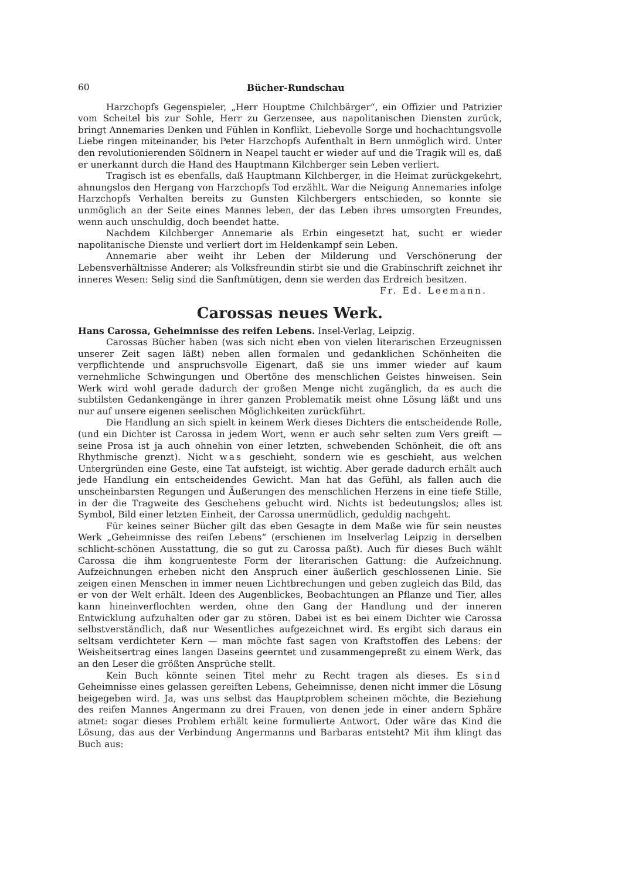60 Bücher-Rundschau
Harzchopfs Gegenspieler, „Herr Houptme Chilchbärger“, ein Offizier und Patrizier vom Scheitel bis zur Sohle, Herr zu Gerzensee, aus napolitanischen Diensten zurück, bringt Annemaries Denken und Fühlen in Konflikt. Liebevolle Sorge und hochachtungsvolle Liebe ringen miteinander, bis Peter Harzchopfs Aufenthalt in Bern unmöglich wird. Unter den revolutionierenden Söldnern in Neapel taucht er wieder auf und die Tragik will es, daß er unerkannt durch die Hand des Hauptmann Kilchberger sein Leben verliert.
Tragisch ist es ebenfalls, daß Hauptmann Kilchberger, in die Heimat zurückgekehrt, ahnungslos den Hergang von Harzchopfs Tod erzählt. War die Neigung Annemaries infolge Harzchopfs Verhalten bereits zu Gunsten Kilchbergers entschieden, so konnte sie unmöglich an der Seite eines Mannes leben, der das Leben ihres umsorgten Freundes, wenn auch unschuldig, doch beendet hatte.
Nachdem Kilchberger Annemarie als Erbin eingesetzt hat, sucht er wieder napolitanische Dienste und verliert dort im Heldenkampf sein Leben.
Annemarie aber weiht ihr Leben der Milderung und Verschönerung der Lebensverhältnisse Anderer; als Volksfreundin stirbt sie und die Grabinschrift zeichnet ihr inneres Wesen: Selig sind die Sanftmütigen, denn sie werden das Erdreich besitzen. Fr. Ed. Leemann.
Carossas neues Werk.
Hans Carossa, Geheimnisse des reifen Lebens. Insel-Verlag, Leipzig.
Carossas Bücher haben (was sich nicht eben von vielen literarischen Erzeugnissen unserer Zeit sagen läßt) neben allen formalen und gedanklichen Schönheiten die verpflichtende und anspruchsvolle Eigenart, daß sie uns immer wieder auf kaum vernehmliche Schwingungen und Obertöne des menschlichen Geistes hinweisen. Sein Werk wird wohl gerade dadurch der großen Menge nicht zugänglich, da es auch die subtilsten Gedankengänge in ihrer ganzen Problematik meist ohne Lösung läßt und uns nur auf unsere eigenen seelischen Möglichkeiten zurückführt.
Die Handlung an sich spielt in keinem Werk dieses Dichters die entscheidende Rolle, (und ein Dichter ist Carossa in jedem Wort, wenn er auch sehr selten zum Vers greift — seine Prosa ist ja auch ohnehin von einer letzten, schwebenden Schönheit, die oft ans Rhythmische grenzt). Nicht was geschieht, sondern wie es geschieht, aus welchen Untergründen eine Geste, eine Tat aufsteigt, ist wichtig. Aber gerade dadurch erhält auch jede Handlung ein entscheidendes Gewicht. Man hat das Gefühl, als fallen auch die unscheinbarsten Regungen und Äußerungen des menschlichen Herzens in eine tiefe Stille, in der die Tragweite des Geschehens gebucht wird. Nichts ist bedeutungslos; alles ist Symbol, Bild einer letzten Einheit, der Carossa unermüdlich, geduldig nachgeht.
Für keines seiner Bücher gilt das eben Gesagte in dem Maße wie für sein neustes Werk „Geheimnisse des reifen Lebens“ (erschienen im Inselverlag Leipzig in derselben schlicht-schönen Ausstattung, die so gut zu Carossa paßt). Auch für dieses Buch wählt Carossa die ihm kongruenteste Form der literarischen Gattung: die Aufzeichnung. Aufzeichnungen erheben nicht den Anspruch einer äußerlich geschlossenen Linie. Sie zeigen einen Menschen in immer neuen Lichtbrechungen und geben zugleich das Bild, das er von der Welt erhält. Ideen des Augenblickes, Beobachtungen an Pflanze und Tier, alles kann hineinverflochten werden, ohne den Gang der Handlung und der inneren Entwicklung aufzuhalten oder gar zu stören. Dabei ist es bei einem Dichter wie Carossa selbstverständlich, daß nur Wesentliches aufgezeichnet wird. Es ergibt sich daraus ein seltsam verdichteter Kern — man möchte fast sagen von Kraftstoffen des Lebens: der Weisheitsertrag eines langen Daseins geerntet und zusammengepreßt zu einem Werk, das an den Leser die größten Ansprüche stellt.
Kein Buch könnte seinen Titel mehr zu Recht tragen als dieses. Es sind Geheimnisse eines gelassen gereiften Lebens, Geheimnisse, denen nicht immer die Lösung beigegeben wird. Ja, was uns selbst das Hauptproblem scheinen möchte, die Beziehung des reifen Mannes Angermann zu drei Frauen, von denen jede in einer andern Sphäre atmet: sogar dieses Problem erhält keine formulierte Antwort. Oder wäre das Kind die Lösung, das aus der Verbindung Angermanns und Barbaras entsteht? Mit ihm klingt das Buch aus: